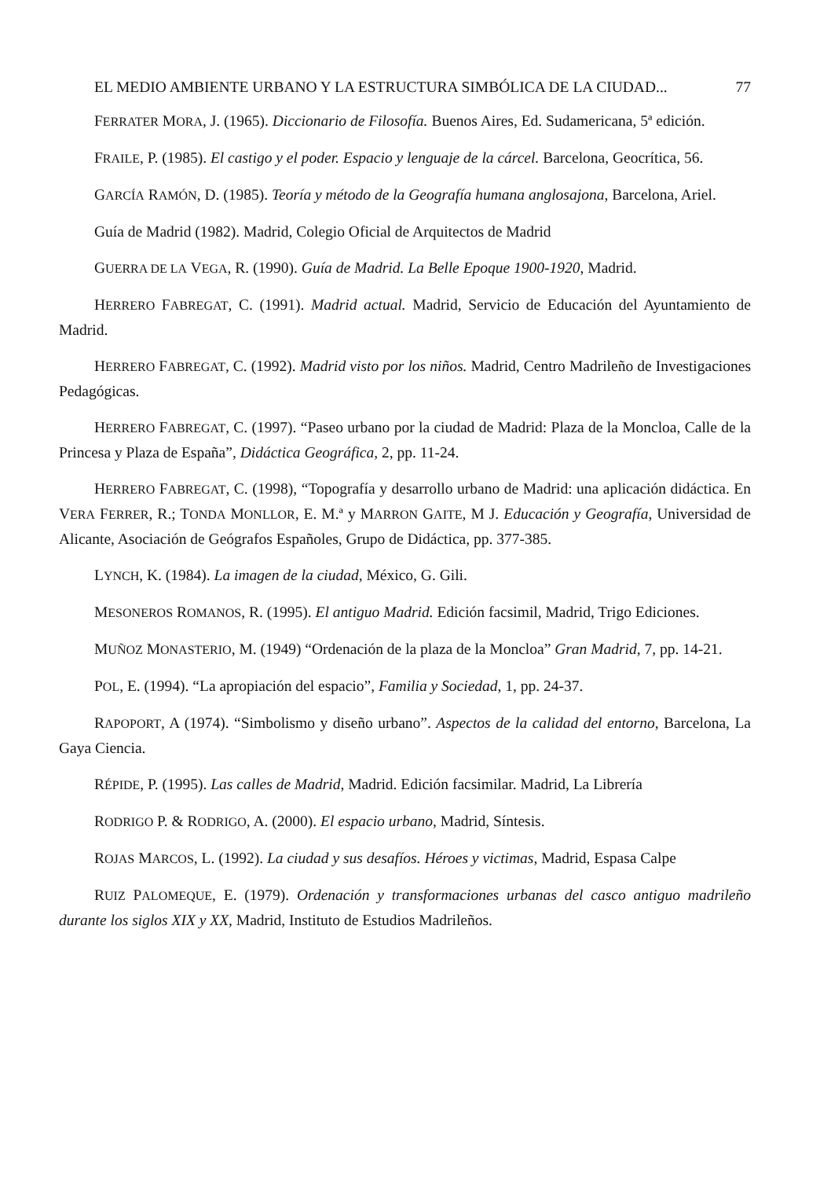EL MEDIO AMBIENTE URBANO Y LA ESTRUCTURA SIMBÓLICA DE LA CIUDAD... 77
FERRATER MORA, J. (1965). Diccionario de Filosofía. Buenos Aires, Ed. Sudamericana, 5ª edición.
FRAILE, P. (1985). El castigo y el poder. Espacio y lenguaje de la cárcel. Barcelona, Geocrítica, 56.
GARCÍA RAMÓN, D. (1985). Teoría y método de la Geografía humana anglosajona, Barcelona, Ariel.
Guía de Madrid (1982). Madrid, Colegio Oficial de Arquitectos de Madrid
GUERRA DE LA VEGA, R. (1990). Guía de Madrid. La Belle Epoque 1900-1920, Madrid.
HERRERO FABREGAT, C. (1991). Madrid actual. Madrid, Servicio de Educación del Ayuntamiento de Madrid.
HERRERO FABREGAT, C. (1992). Madrid visto por los niños. Madrid, Centro Madrileño de Investigaciones Pedagógicas.
HERRERO FABREGAT, C. (1997). “Paseo urbano por la ciudad de Madrid: Plaza de la Moncloa, Calle de la Princesa y Plaza de España”, Didáctica Geográfica, 2, pp. 11-24.
HERRERO FABREGAT, C. (1998), “Topografía y desarrollo urbano de Madrid: una aplicación didáctica. En VERA FERRER, R.; TONDA MONLLOR, E. M.ª y MARRON GAITE, M J. Educación y Geografía, Universidad de Alicante, Asociación de Geógrafos Españoles, Grupo de Didáctica, pp. 377-385.
LYNCH, K. (1984). La imagen de la ciudad, México, G. Gili.
MESONEROS ROMANOS, R. (1995). El antiguo Madrid. Edición facsimil, Madrid, Trigo Ediciones.
MUÑOZ MONASTERIO, M. (1949) “Ordenación de la plaza de la Moncloa” Gran Madrid, 7, pp. 14-21.
POL, E. (1994). “La apropiación del espacio”, Familia y Sociedad, 1, pp. 24-37.
RAPOPORT, A (1974). “Simbolismo y diseño urbano”. Aspectos de la calidad del entorno, Barcelona, La Gaya Ciencia.
RÉPIDE, P. (1995). Las calles de Madrid, Madrid. Edición facsimilar. Madrid, La Librería
RODRIGO P. & RODRIGO, A. (2000). El espacio urbano, Madrid, Síntesis.
ROJAS MARCOS, L. (1992). La ciudad y sus desafíos. Héroes y victimas, Madrid, Espasa Calpe
RUIZ PALOMEQUE, E. (1979). Ordenación y transformaciones urbanas del casco antiguo madrileño durante los siglos XIX y XX, Madrid, Instituto de Estudios Madrileños.